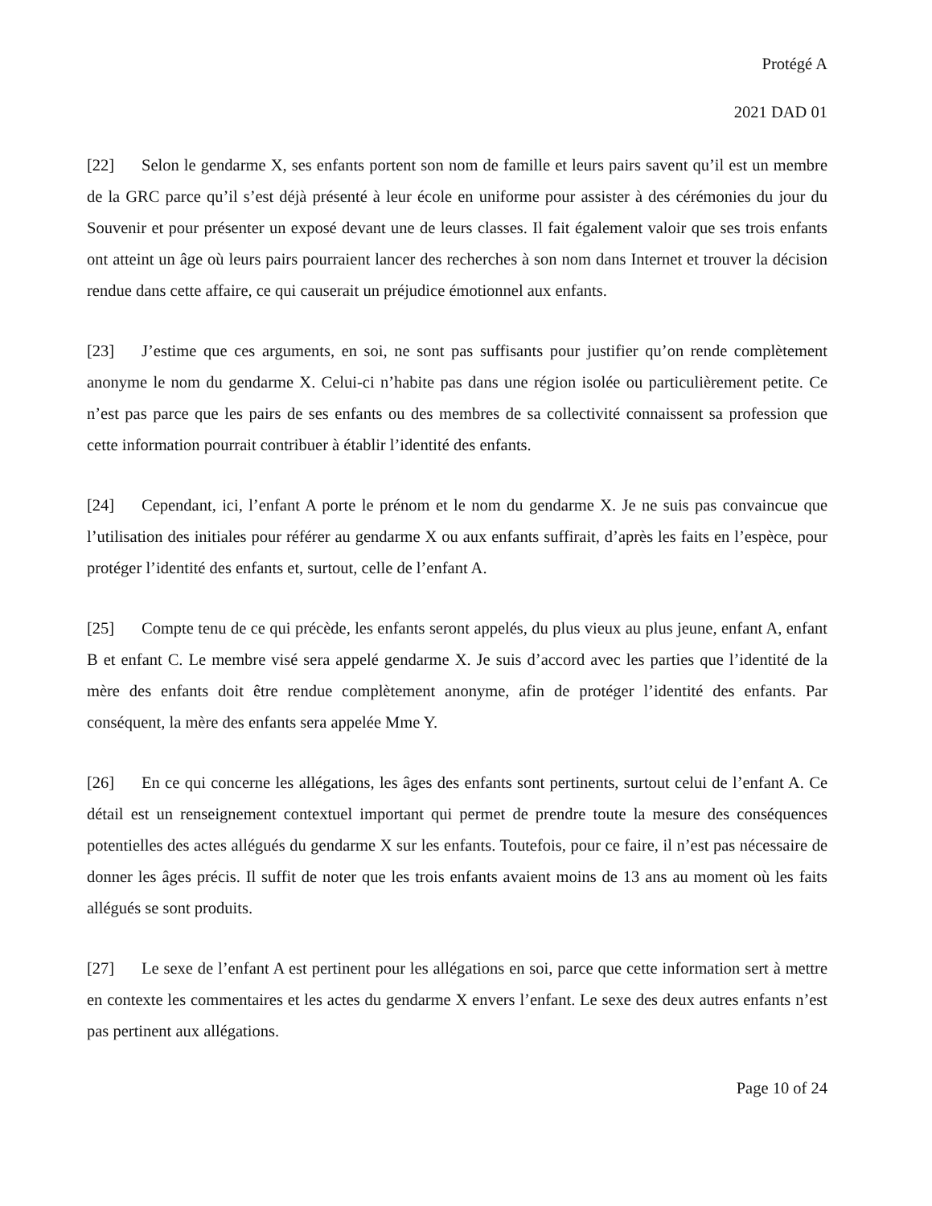Protégé A
2021 DAD 01
[22] Selon le gendarme X, ses enfants portent son nom de famille et leurs pairs savent qu’il est un membre de la GRC parce qu’il s’est déjà présenté à leur école en uniforme pour assister à des cérémonies du jour du Souvenir et pour présenter un exposé devant une de leurs classes. Il fait également valoir que ses trois enfants ont atteint un âge où leurs pairs pourraient lancer des recherches à son nom dans Internet et trouver la décision rendue dans cette affaire, ce qui causerait un préjudice émotionnel aux enfants.
[23] J’estime que ces arguments, en soi, ne sont pas suffisants pour justifier qu’on rende complètement anonyme le nom du gendarme X. Celui-ci n’habite pas dans une région isolée ou particulièrement petite. Ce n’est pas parce que les pairs de ses enfants ou des membres de sa collectivité connaissent sa profession que cette information pourrait contribuer à établir l’identité des enfants.
[24] Cependant, ici, l’enfant A porte le prénom et le nom du gendarme X. Je ne suis pas convaincue que l’utilisation des initiales pour référer au gendarme X ou aux enfants suffirait, d’après les faits en l’espèce, pour protéger l’identité des enfants et, surtout, celle de l’enfant A.
[25] Compte tenu de ce qui précède, les enfants seront appelés, du plus vieux au plus jeune, enfant A, enfant B et enfant C. Le membre visé sera appelé gendarme X. Je suis d’accord avec les parties que l’identité de la mère des enfants doit être rendue complètement anonyme, afin de protéger l’identité des enfants. Par conséquent, la mère des enfants sera appelée Mme Y.
[26] En ce qui concerne les allégations, les âges des enfants sont pertinents, surtout celui de l’enfant A. Ce détail est un renseignement contextuel important qui permet de prendre toute la mesure des conséquences potentielles des actes allégués du gendarme X sur les enfants. Toutefois, pour ce faire, il n’est pas nécessaire de donner les âges précis. Il suffit de noter que les trois enfants avaient moins de 13 ans au moment où les faits allégués se sont produits.
[27] Le sexe de l’enfant A est pertinent pour les allégations en soi, parce que cette information sert à mettre en contexte les commentaires et les actes du gendarme X envers l’enfant. Le sexe des deux autres enfants n’est pas pertinent aux allégations.
Page 10 of 24